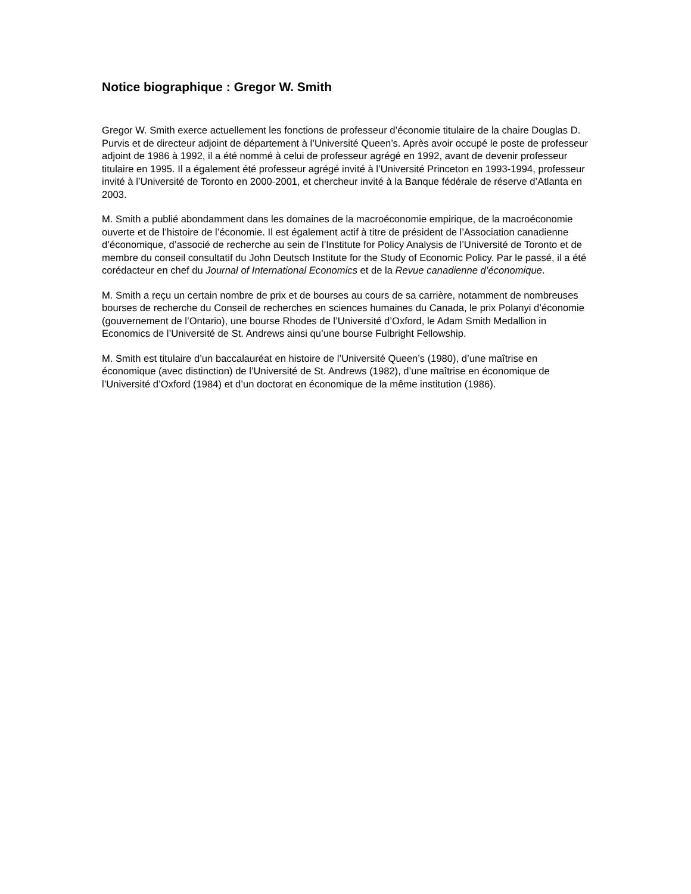Notice biographique : Gregor W. Smith
Gregor W. Smith exerce actuellement les fonctions de professeur d’économie titulaire de la chaire Douglas D. Purvis et de directeur adjoint de département à l’Université Queen’s. Après avoir occupé le poste de professeur adjoint de 1986 à 1992, il a été nommé à celui de professeur agrégé en 1992, avant de devenir professeur titulaire en 1995. Il a également été professeur agrégé invité à l’Université Princeton en 1993-1994, professeur invité à l’Université de Toronto en 2000-2001, et chercheur invité à la Banque fédérale de réserve d’Atlanta en 2003.
M. Smith a publié abondamment dans les domaines de la macroéconomie empirique, de la macroéconomie ouverte et de l’histoire de l’économie. Il est également actif à titre de président de l’Association canadienne d’économique, d’associé de recherche au sein de l’Institute for Policy Analysis de l’Université de Toronto et de membre du conseil consultatif du John Deutsch Institute for the Study of Economic Policy. Par le passé, il a été corédacteur en chef du Journal of International Economics et de la Revue canadienne d’économique.
M. Smith a reçu un certain nombre de prix et de bourses au cours de sa carrière, notamment de nombreuses bourses de recherche du Conseil de recherches en sciences humaines du Canada, le prix Polanyi d’économie (gouvernement de l’Ontario), une bourse Rhodes de l’Université d’Oxford, le Adam Smith Medallion in Economics de l’Université de St. Andrews ainsi qu’une bourse Fulbright Fellowship.
M. Smith est titulaire d’un baccalauréat en histoire de l’Université Queen’s (1980), d’une maîtrise en économique (avec distinction) de l’Université de St. Andrews (1982), d’une maîtrise en économique de l’Université d’Oxford (1984) et d’un doctorat en économique de la même institution (1986).